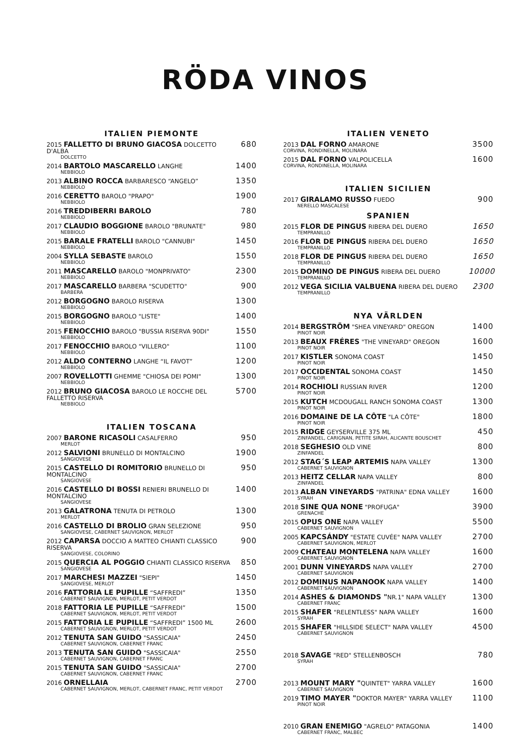RÖDA VINOS
ITALIEN PIEMONTE
2015 FALLETTO DI BRUNO GIACOSA DOLCETTO D'ALBA
DOLCETTO
680
2014 BARTOLO MASCARELLO LANGHE
NEBBIOLO
1400
2013 ALBINO ROCCA BARBARESCO “ANGELO”
NEBBIOLO
1350
2016 CERETTO BAROLO "PRAPO"
NEBBIOLO
1900
2016 TREDDIBERRI BAROLO
NEBBIOLO
780
2017 CLAUDIO BOGGIONE BAROLO "BRUNATE"
NEBBIOLO
980
2015 BARALE FRATELLI BAROLO "CANNUBI"
NEBBIOLO
1450
2004 SYLLA SEBASTE BAROLO
NEBBIOLO
1550
2011 MASCARELLO BAROLO "MONPRIVATO"
NEBBIOLO
2300
2017 MASCARELLO BARBERA "SCUDETTO"
BARBERA
900
2012 BORGOGNO BAROLO RISERVA
NEBBIOLO
1300
2015 BORGOGNO BAROLO "LISTE"
NEBBIOLO
1400
2015 FENOCCHIO BAROLO "BUSSIA RISERVA 90DI"
NEBBIOLO
1550
2017 FENOCCHIO BAROLO "VILLERO"
NEBBIOLO
1100
2012 ALDO CONTERNO LANGHE “IL FAVOT”
NEBBIOLO
1200
2007 ROVELLOTTI GHEMME "CHIOSA DEI POMI"
NEBBIOLO
1300
2012 BRUNO GIACOSA BAROLO LE ROCCHE DEL FALLETTO RISERVA
NEBBIOLO
5700
ITALIEN TOSCANA
2007 BARONE RICASOLI CASALFERRO
MERLOT
950
2012 SALVIONI BRUNELLO DI MONTALCINO
SANGIOVESE
1900
2015 CASTELLO DI ROMITORIO BRUNELLO DI MONTALCINO
SANGIOVESE
950
2016 CASTELLO DI BOSSI RENIERI BRUNELLO DI MONTALCINO
SANGIOVESE
1400
2013 GALATRONA TENUTA DI PETROLO
MERLOT
1300
2016 CASTELLO DI BROLIO GRAN SELEZIONE
SANGIOVESE, CABERNET SAUVIGNON, MERLOT
950
2012 CAPARSA DOCCIO A MATTEO CHIANTI CLASSICO RISERVA
SANGIOVESE, COLORINO
900
2015 QUERCIA AL POGGIO CHIANTI CLASSICO RISERVA
SANGIOVESE
850
2017 MARCHESI MAZZEI "SIEPI"
SANGIOVESE, MERLOT
1450
2016 FATTORIA LE PUPILLE “SAFFREDI”
CABERNET SAUVIGNON, MERLOT, PETIT VERDOT
1350
2018 FATTORIA LE PUPILLE “SAFFREDI”
CABERNET SAUVIGNON, MERLOT, PETIT VERDOT
1500
2015 FATTORIA LE PUPILLE “SAFFREDI” 1500 ML
CABERNET SAUVIGNON, MERLOT, PETIT VERDOT
2600
2012 TENUTA SAN GUIDO "SASSICAIA"
CABERNET SAUVIGNON, CABERNET FRANC
2450
2013 TENUTA SAN GUIDO "SASSICAIA"
CABERNET SAUVIGNON, CABERNET FRANC
2550
2015 TENUTA SAN GUIDO "SASSICAIA"
CABERNET SAUVIGNON, CABERNET FRANC
2700
2016 ORNELLAIA
CABERNET SAUVIGNON, MERLOT, CABERNET FRANC, PETIT VERDOT
2700
ITALIEN VENETO
2013 DAL FORNO AMARONE
CORVINA, RONDINELLA, MOLINARA
3500
2015 DAL FORNO VALPOLICELLA
CORVINA, RONDINELLA, MOLINARA
1600
ITALIEN SICILIEN
2017 GIRALAMO RUSSO FUEDO
NERELLO MASCALESE
900
SPANIEN
2015 FLOR DE PINGUS RIBERA DEL DUERO
TEMPRANILLO
1650
2016 FLOR DE PINGUS RIBERA DEL DUERO
TEMPRANILLO
1650
2018 FLOR DE PINGUS RIBERA DEL DUERO
TEMPRANILLO
1650
2015 DOMINO DE PINGUS RIBERA DEL DUERO
TEMPRANILLO
10000
2012 VEGA SICILIA VALBUENA RIBERA DEL DUERO
TEMPRANILLO
2300
NYA VÄRLDEN
2014 BERGSTRÖM "SHEA VINEYARD" OREGON
PINOT NOIR
1400
2013 BEAUX FRÉRES "THE VINEYARD" OREGON
PINOT NOIR
1600
2017 KISTLER SONOMA COAST
PINOT NOIR
1450
2017 OCCIDENTAL SONOMA COAST
PINOT NOIR
1450
2014 ROCHIOLI RUSSIAN RIVER
PINOT NOIR
1200
2015 KUTCH MCDOUGALL RANCH SONOMA COAST
PINOT NOIR
1300
2016 DOMAINE DE LA CÔTE "LA CÔTE"
PINOT NOIR
1800
2015 RIDGE GEYSERVILLE 375 ML
ZINFANDEL, CARIGNAN, PETITE SIRAH, ALICANTE BOUSCHET
450
2018 SEGHESIO OLD VINE
ZINFANDEL
800
2012 STAG´S LEAP ARTEMIS NAPA VALLEY
CABERNET SAUVIGNON
1300
2013 HEITZ CELLAR NAPA VALLEY
ZINFANDEL
800
2013 ALBAN VINEYARDS "PATRINA" EDNA VALLEY
SYRAH
1600
2018 SINE QUA NONE "PROFUGA"
GRENACHE
3900
2015 OPUS ONE NAPA VALLEY
CABERNET SAUVIGNON
5500
2005 KAPCSÁNDY "ESTATE CUVÉE" NAPA VALLEY
CABERNET SAUVIGNON, MERLOT
2700
2009 CHATEAU MONTELENA NAPA VALLEY
CABERNET SAUVIGNON
1600
2001 DUNN VINEYARDS NAPA VALLEY
CABERNET SAUVIGNON
2700
2012 DOMINUS NAPANOOK NAPA VALLEY
CABERNET SAUVIGNON
1400
2014 ASHES & DIAMONDS "NR.1" NAPA VALLEY
CABERNET FRANC
1300
2015 SHAFER "RELENTLESS" NAPA VALLEY
SYRAH
1600
2015 SHAFER "HILLSIDE SELECT" NAPA VALLEY
CABERNET SAUVIGNON
4500
2018 SAVAGE "RED" STELLENBOSCH
SYRAH
780
2013 MOUNT MARY "QUINTET" YARRA VALLEY
CABERNET SAUVIGNON
1600
2019 TIMO MAYER "DOKTOR MAYER" YARRA VALLEY
PINOT NOIR
1100
2010 GRAN ENEMIGO "AGRELO" PATAGONIA
CABERNET FRANC, MALBEC
1400